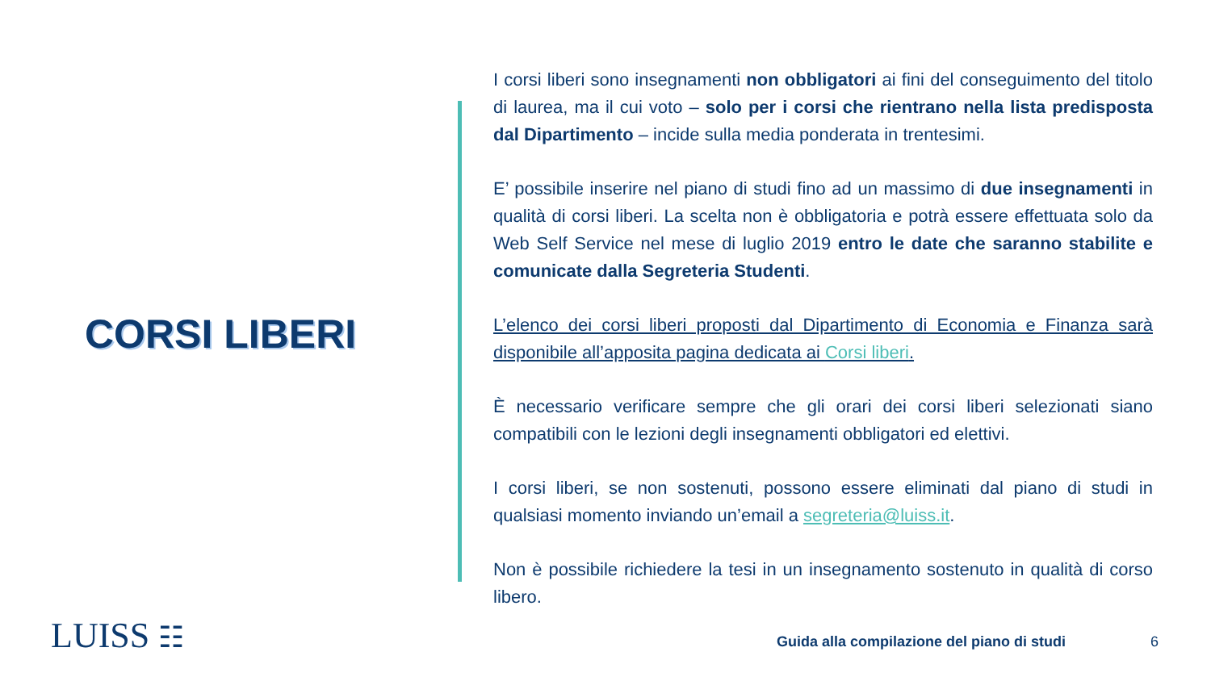CORSI LIBERI
I corsi liberi sono insegnamenti non obbligatori ai fini del conseguimento del titolo di laurea, ma il cui voto – solo per i corsi che rientrano nella lista predisposta dal Dipartimento – incide sulla media ponderata in trentesimi.
E’ possibile inserire nel piano di studi fino ad un massimo di due insegnamenti in qualità di corsi liberi. La scelta non è obbligatoria e potrà essere effettuata solo da Web Self Service nel mese di luglio 2019 entro le date che saranno stabilite e comunicate dalla Segreteria Studenti.
L’elenco dei corsi liberi proposti dal Dipartimento di Economia e Finanza sarà disponibile all’apposita pagina dedicata ai Corsi liberi.
È necessario verificare sempre che gli orari dei corsi liberi selezionati siano compatibili con le lezioni degli insegnamenti obbligatori ed elettivi.
I corsi liberi, se non sostenuti, possono essere eliminati dal piano di studi in qualsiasi momento inviando un’email a segreteria@luiss.it.
Non è possibile richiedere la tesi in un insegnamento sostenuto in qualità di corso libero.
LUISS ☷
Guida alla compilazione del piano di studi
6